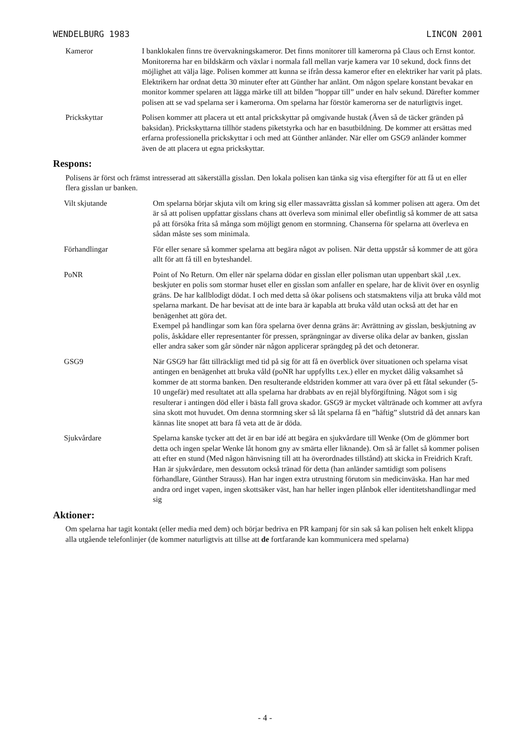WENDELBURG 1983 LINCON 2001
Kameror I banklokalen finns tre övervakningskameror. Det finns monitorer till kamerorna på Claus och Ernst kontor. Monitorerna har en bildskärm och växlar i normala fall mellan varje kamera var 10 sekund, dock finns det möjlighet att välja läge. Polisen kommer att kunna se ifrån dessa kameror efter en elektriker har varit på plats. Elektrikern har ordnat detta 30 minuter efter att Günther har anlänt. Om någon spelare konstant bevakar en monitor kommer spelaren att lägga märke till att bilden ”hoppar till” under en halv sekund. Därefter kommer polisen att se vad spelarna ser i kamerorna. Om spelarna har förstör kamerorna ser de naturligtvis inget.
Prickskyttar Polisen kommer att placera ut ett antal prickskyttar på omgivande hustak (Även så de täcker gränden på baksidan). Prickskyttarna tillhör stadens piketstyrka och har en basutbildning. De kommer att ersättas med erfarna professionella prickskyttar i och med att Günther anländer. När eller om GSG9 anländer kommer även de att placera ut egna prickskyttar.
Respons:
Polisens är först och främst intresserad att säkerställa gisslan. Den lokala polisen kan tänka sig visa eftergifter för att få ut en eller flera gisslan ur banken.
Vilt skjutande Om spelarna börjar skjuta vilt om kring sig eller massavrätta gisslan så kommer polisen att agera. Om det är så att polisen uppfattar gisslans chans att överleva som minimal eller obefintlig så kommer de att satsa på att försöka frita så många som möjligt genom en stormning. Chanserna för spelarna att överleva en sådan måste ses som minimala.
Förhandlingar För eller senare så kommer spelarna att begära något av polisen. När detta uppstår så kommer de att göra allt för att få till en byteshandel.
PoNR Point of No Return. Om eller när spelarna dödar en gisslan eller polisman utan uppenbart skäl ,t.ex. beskjuter en polis som stormar huset eller en gisslan som anfaller en spelare, har de klivit över en osynlig gräns. De har kallblodigt dödat. I och med detta så ökar polisens och statsmaktens vilja att bruka våld mot spelarna markant. De har bevisat att de inte bara är kapabla att bruka våld utan också att det har en benägenhet att göra det.
Exempel på handlingar som kan föra spelarna över denna gräns är: Avrättning av gisslan, beskjutning av polis, åskådare eller representanter för pressen, sprängningar av diverse olika delar av banken, gisslan eller andra saker som går sönder när någon applicerar sprängdeg på det och detonerar.
GSG9 När GSG9 har fått tillräckligt med tid på sig för att få en överblick över situationen och spelarna visat antingen en benägenhet att bruka våld (poNR har uppfyllts t.ex.) eller en mycket dålig vaksamhet så kommer de att storma banken. Den resulterande eldstriden kommer att vara över på ett fåtal sekunder (5-10 ungefär) med resultatet att alla spelarna har drabbats av en rejäl blyförgiftning. Något som i sig resulterar i antingen död eller i bästa fall grova skador. GSG9 är mycket vältränade och kommer att avfyra sina skott mot huvudet. Om denna stormning sker så låt spelarna få en ”häftig” slutstrid då det annars kan kännas lite snopet att bara få veta att de är döda.
Sjukvårdare Spelarna kanske tycker att det är en bar idé att begära en sjukvårdare till Wenke (Om de glömmer bort detta och ingen spelar Wenke låt honom gny av smärta eller liknande). Om så är fallet så kommer polisen att efter en stund (Med någon hänvisning till att ha överordnades tillstånd) att skicka in Freidrich Kraft. Han är sjukvårdare, men dessutom också tränad för detta (han anländer samtidigt som polisens förhandlare, Günther Strauss). Han har ingen extra utrustning förutom sin medicinväska. Han har med andra ord inget vapen, ingen skottsäker väst, han har heller ingen plånbok eller identitetshandlingar med sig
Aktioner:
Om spelarna har tagit kontakt (eller media med dem) och börjar bedriva en PR kampanj för sin sak så kan polisen helt enkelt klippa alla utgående telefonlinjer (de kommer naturligtvis att tillse att de fortfarande kan kommunicera med spelarna)
- 4 -